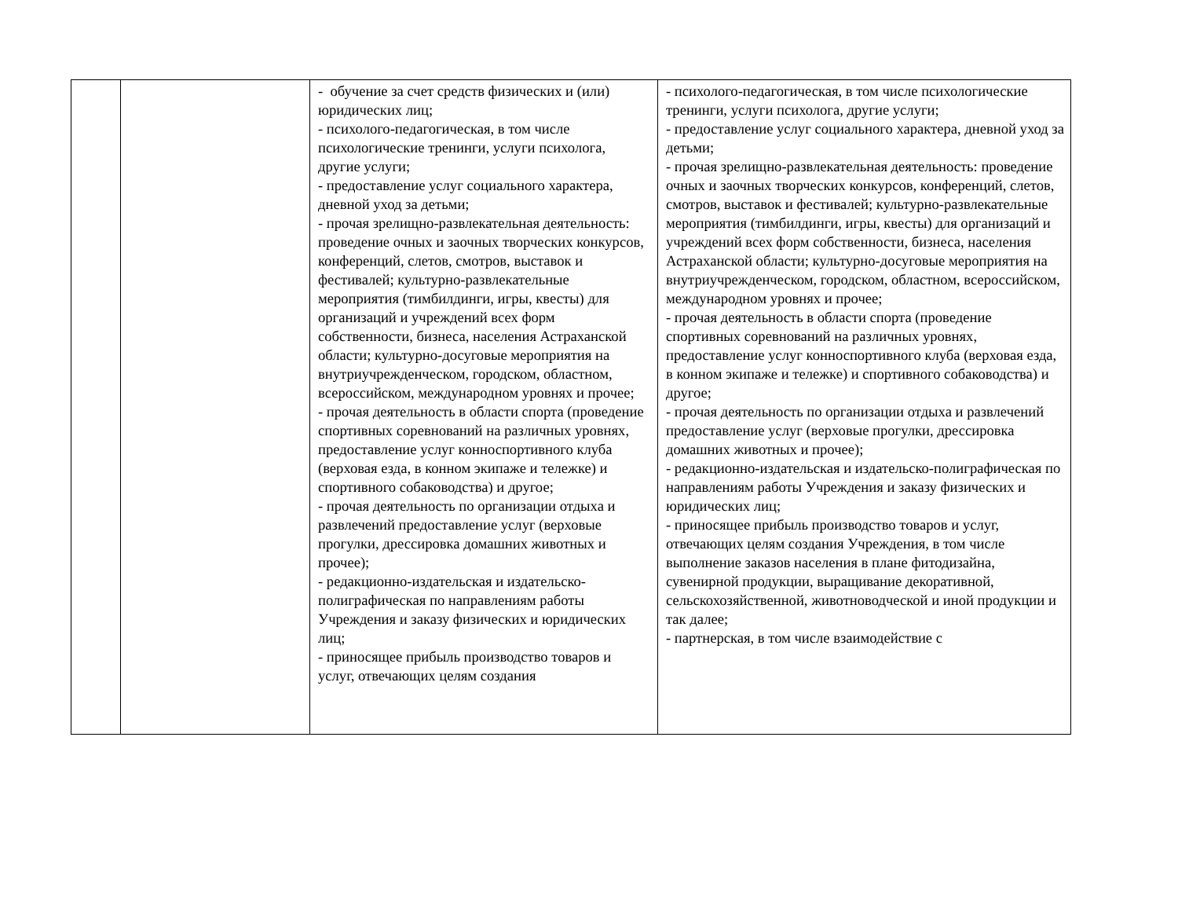| | | - обучение за счет средств физических и (или) юридических лиц; - психолого-педагогическая, в том числе психологические тренинги, услуги психолога, другие услуги; - предоставление услуг социального характера, дневной уход за детьми; - прочая зрелищно-развлекательная деятельность: проведение очных и заочных творческих конкурсов, конференций, слетов, смотров, выставок и фестивалей; культурно-развлекательные мероприятия (тимбилдинги, игры, квесты) для организаций и учреждений всех форм собственности, бизнеса, населения Астраханской области; культурно-досуговые мероприятия на внутриучрежденческом, городском, областном, всероссийском, международном уровнях и прочее; - прочая деятельность в области спорта (проведение спортивных соревнований на различных уровнях, предоставление услуг конноспортивного клуба (верховая езда, в конном экипаже и тележке) и спортивного собаководства) и другое; - прочая деятельность по организации отдыха и развлечений предоставление услуг (верховые прогулки, дрессировка домашних животных и прочее); - редакционно-издательская и издательско-полиграфическая по направлениям работы Учреждения и заказу физических и юридических лиц; - приносящее прибыль производство товаров и услуг, отвечающих целям создания | - психолого-педагогическая, в том числе психологические тренинги, услуги психолога, другие услуги; - предоставление услуг социального характера, дневной уход за детьми; - прочая зрелищно-развлекательная деятельность: проведение очных и заочных творческих конкурсов, конференций, слетов, смотров, выставок и фестивалей; культурно-развлекательные мероприятия (тимбилдинги, игры, квесты) для организаций и учреждений всех форм собственности, бизнеса, населения Астраханской области; культурно-досуговые мероприятия на внутриучрежденческом, городском, областном, всероссийском, международном уровнях и прочее; - прочая деятельность в области спорта (проведение спортивных соревнований на различных уровнях, предоставление услуг конноспортивного клуба (верховая езда, в конном экипаже и тележке) и спортивного собаководства) и другое; - прочая деятельность по организации отдыха и развлечений предоставление услуг (верховые прогулки, дрессировка домашних животных и прочее); - редакционно-издательская и издательско-полиграфическая по направлениям работы Учреждения и заказу физических и юридических лиц; - приносящее прибыль производство товаров и услуг, отвечающих целям создания Учреждения, в том числе выполнение заказов населения в плане фитодизайна, сувенирной продукции, выращивание декоративной, сельскохозяйственной, животноводческой и иной продукции и так далее; - партнерская, в том числе взаимодействие с |